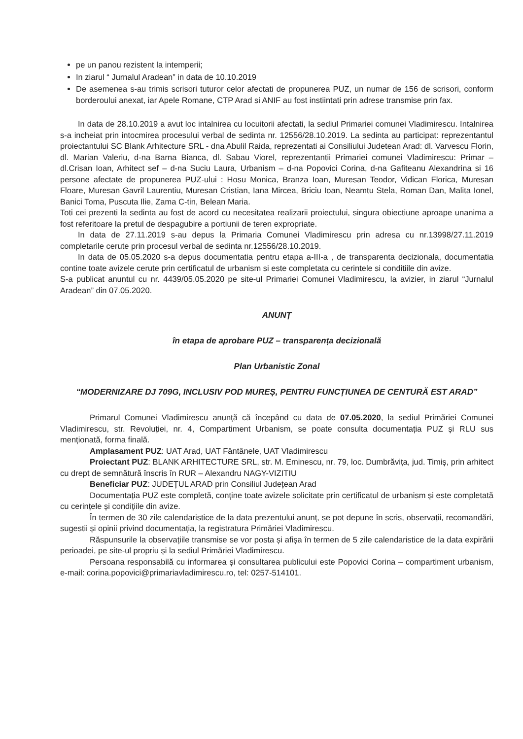pe un panou rezistent la intemperii;
In ziarul “ Jurnalul Aradean” in data de 10.10.2019
De asemenea s-au trimis scrisori tuturor celor afectati de propunerea PUZ, un numar de 156 de scrisori, conform borderoului anexat, iar Apele Romane, CTP Arad si ANIF au fost instiintati prin adrese transmise prin fax.
In data de 28.10.2019 a avut loc intalnirea cu locuitorii afectati, la sediul Primariei comunei Vladimirescu. Intalnirea s-a incheiat prin intocmirea procesului verbal de sedinta nr. 12556/28.10.2019. La sedinta au participat: reprezentantul proiectantului SC Blank Arhitecture SRL - dna Abulil Raida, reprezentati ai Consiliului Judetean Arad: dl. Varvescu Florin, dl. Marian Valeriu, d-na Barna Bianca, dl. Sabau Viorel, reprezentantii Primariei comunei Vladimirescu: Primar – dl.Crisan Ioan, Arhitect sef – d-na Suciu Laura, Urbanism – d-na Popovici Corina, d-na Gafiteanu Alexandrina si 16 persone afectate de propunerea PUZ-ului : Hosu Monica, Branza Ioan, Muresan Teodor, Vidican Florica, Muresan Floare, Muresan Gavril Laurentiu, Muresan Cristian, Iana Mircea, Briciu Ioan, Neamtu Stela, Roman Dan, Malita Ionel, Banici Toma, Puscuta Ilie, Zama C-tin, Belean Maria.
Toti cei prezenti la sedinta au fost de acord cu necesitatea realizarii proiectului, singura obiectiune aproape unanima a fost referitoare la pretul de despagubire a portiunii de teren expropriate.
In data de 27.11.2019 s-au depus la Primaria Comunei Vladimirescu prin adresa cu nr.13998/27.11.2019 completarile cerute prin procesul verbal de sedinta nr.12556/28.10.2019.
In data de 05.05.2020 s-a depus documentatia pentru etapa a-III-a , de transparenta decizionala, documentatia contine toate avizele cerute prin certificatul de urbanism si este completata cu cerintele si conditiile din avize.
S-a publicat anuntul cu nr. 4439/05.05.2020 pe site-ul Primariei Comunei Vladimirescu, la avizier, in ziarul “Jurnalul Aradean” din 07.05.2020.
ANUNȚ
în etapa de aprobare PUZ – transparența decizională
Plan Urbanistic Zonal
“MODERNIZARE DJ 709G, INCLUSIV POD MUREȘ, PENTRU FUNCȚIUNEA DE CENTURĂ EST ARAD”
Primarul Comunei Vladimirescu anunță că începând cu data de 07.05.2020, la sediul Primăriei Comunei Vladimirescu, str. Revoluției, nr. 4, Compartiment Urbanism, se poate consulta documentația PUZ și RLU sus menționată, forma finală.
Amplasament PUZ: UAT Arad, UAT Fântânele, UAT Vladimirescu
Proiectant PUZ: BLANK ARHITECTURE SRL, str. M. Eminescu, nr. 79, loc. Dumbrăvița, jud. Timiș, prin arhitect cu drept de semnătură înscris în RUR – Alexandru NAGY-VIZITIU
Beneficiar PUZ: JUDEȚUL ARAD prin Consiliul Județean Arad
Documentația PUZ este completă, conține toate avizele solicitate prin certificatul de urbanism și este completată cu cerințele și condițiile din avize.
În termen de 30 zile calendaristice de la data prezentului anunț, se pot depune în scris, observații, recomandări, sugestii și opinii privind documentația, la registratura Primăriei Vladimirescu.
Răspunsurile la observațiile transmise se vor posta și afișa în termen de 5 zile calendaristice de la data expirării perioadei, pe site-ul propriu și la sediul Primăriei Vladimirescu.
Persoana responsabilă cu informarea și consultarea publicului este Popovici Corina – compartiment urbanism, e-mail: corina.popovici@primariavladimirescu.ro, tel: 0257-514101.